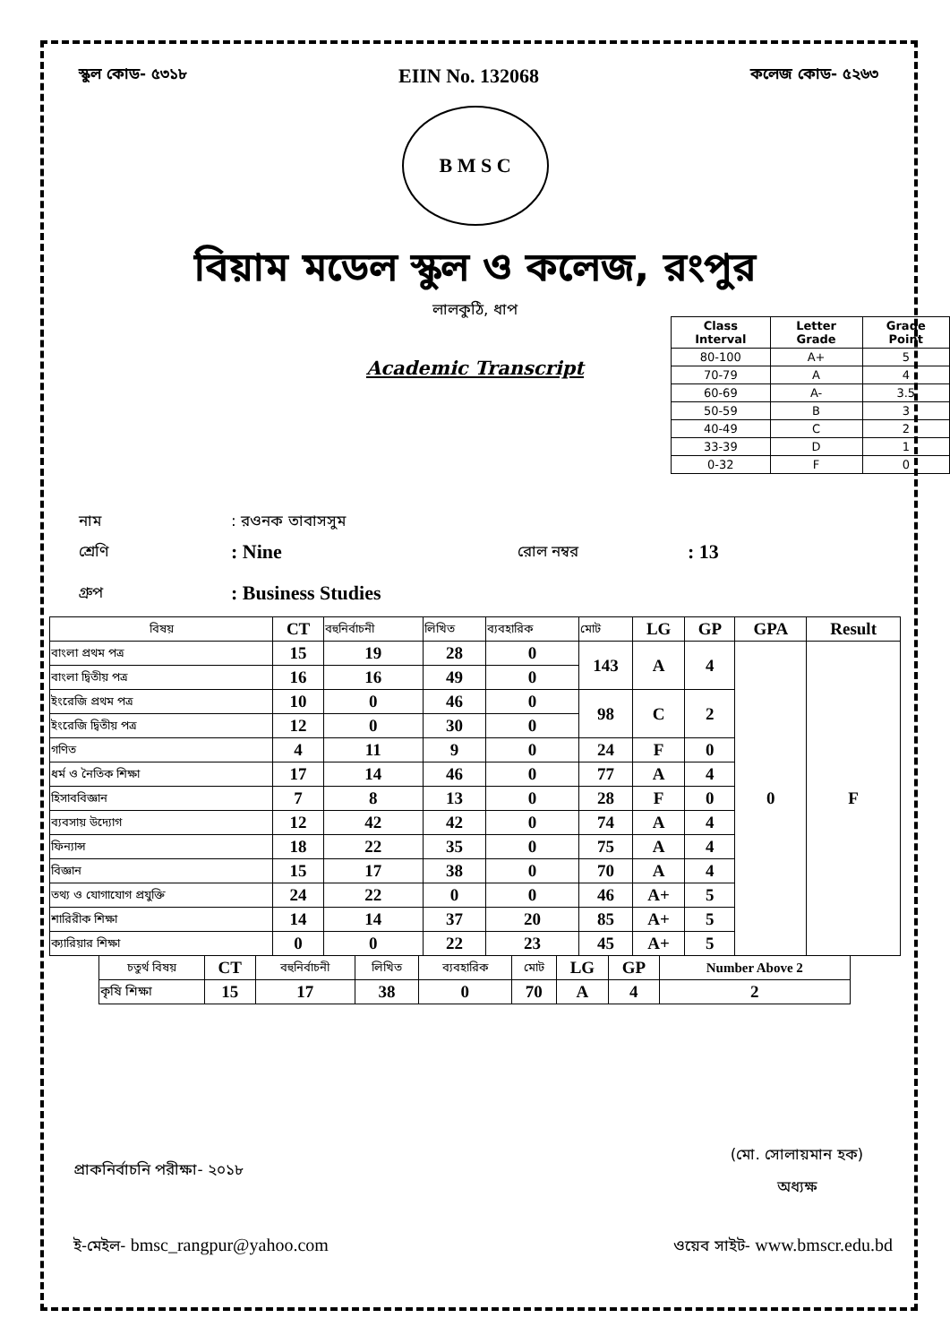স্কুল কোড- ৫৩১৮ EIIN No. 132068 কলেজ কোড- ৫২৬৩
B M S C
বিয়াম মডেল স্কুল ও কলেজ, রংপুর
লালকুঠি, ধাপ
Academic Transcript
| Class Interval | Letter Grade | Grade Point |
| --- | --- | --- |
| 80-100 | A+ | 5 |
| 70-79 | A | 4 |
| 60-69 | A- | 3.5 |
| 50-59 | B | 3 |
| 40-49 | C | 2 |
| 33-39 | D | 1 |
| 0-32 | F | 0 |
নাম: রওনক তাবাসসুম
শ্রেণি: Nine রোল নম্বর: 13
গ্রুপ: Business Studies
| বিষয় | CT | বহুনির্বাচনী | লিখিত | ব্যবহারিক | মোট | LG | GP | GPA | Result |
| --- | --- | --- | --- | --- | --- | --- | --- | --- | --- |
| বাংলা প্রথম পত্র | 15 | 19 | 28 | 0 | 143 | A | 4 | 0 | F |
| বাংলা দ্বিতীয় পত্র | 16 | 16 | 49 | 0 | | | | | |
| ইংরেজি প্রথম পত্র | 10 | 0 | 46 | 0 | 98 | C | 2 | | |
| ইংরেজি দ্বিতীয় পত্র | 12 | 0 | 30 | 0 | | | | | |
| গণিত | 4 | 11 | 9 | 0 | 24 | F | 0 | | |
| ধর্ম ও নৈতিক শিক্ষা | 17 | 14 | 46 | 0 | 77 | A | 4 | | |
| হিসাববিজ্ঞান | 7 | 8 | 13 | 0 | 28 | F | 0 | | |
| ব্যবসায় উদ্যোগ | 12 | 42 | 42 | 0 | 74 | A | 4 | | |
| ফিন্যান্স | 18 | 22 | 35 | 0 | 75 | A | 4 | | |
| বিজ্ঞান | 15 | 17 | 38 | 0 | 70 | A | 4 | | |
| তথ্য ও যোগাযোগ প্রযুক্তি | 24 | 22 | 0 | 0 | 46 | A+ | 5 | | |
| শারিরীক শিক্ষা | 14 | 14 | 37 | 20 | 85 | A+ | 5 | | |
| ক্যারিয়ার শিক্ষা | 0 | 0 | 22 | 23 | 45 | A+ | 5 | | |
| চতুর্থ বিষয় | CT | বহুনির্বাচনী | লিখিত | ব্যবহারিক | মোট | LG | GP | Number Above 2 |
| কৃষি শিক্ষা | 15 | 17 | 38 | 0 | 70 | A | 4 | 2 |
প্রাকনির্বাচনি পরীক্ষা- ২০১৮
(মো. সোলায়মান হক)
অধ্যক্ষ
ই-মেইল- bmsc_rangpur@yahoo.com ওয়েব সাইট- www.bmscr.edu.bd